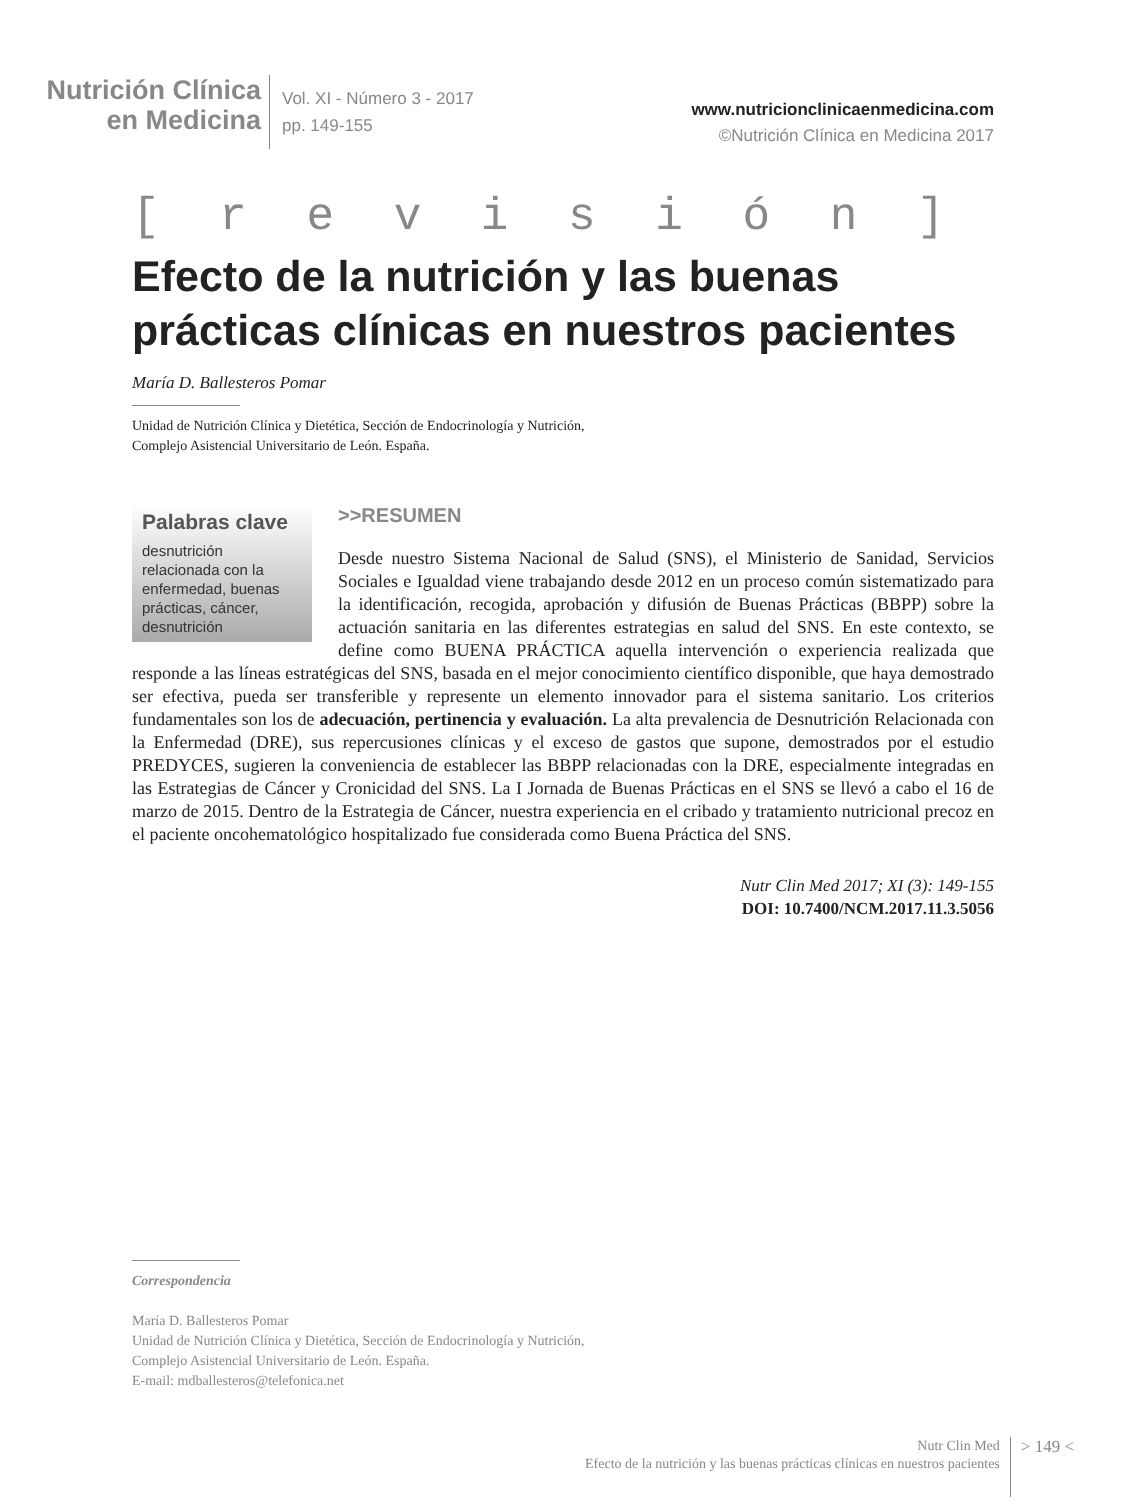Nutrición Clínica
en Medicina
Vol. XI - Número 3 - 2017
pp. 149-155
www.nutricionclinicaenmedicina.com
©Nutrición Clínica en Medicina 2017
[ r e v i s i ó n ]
Efecto de la nutrición y las buenas prácticas clínicas en nuestros pacientes
María D. Ballesteros Pomar
Unidad de Nutrición Clínica y Dietética, Sección de Endocrinología y Nutrición,
Complejo Asistencial Universitario de León. España.
Palabras clave
desnutrición relacionada con la enfermedad, buenas prácticas, cáncer, desnutrición
>>RESUMEN
Desde nuestro Sistema Nacional de Salud (SNS), el Ministerio de Sanidad, Servicios Sociales e Igualdad viene trabajando desde 2012 en un proceso común sistematizado para la identificación, recogida, aprobación y difusión de Buenas Prácticas (BBPP) sobre la actuación sanitaria en las diferentes estrategias en salud del SNS. En este contexto, se define como BUENA PRÁCTICA aquella intervención o experiencia realizada que responde a las líneas estratégicas del SNS, basada en el mejor conocimiento científico disponible, que haya demostrado ser efectiva, pueda ser transferible y represente un elemento innovador para el sistema sanitario. Los criterios fundamentales son los de adecuación, pertinencia y evaluación. La alta prevalencia de Desnutrición Relacionada con la Enfermedad (DRE), sus repercusiones clínicas y el exceso de gastos que supone, demostrados por el estudio PREDYCES, sugieren la conveniencia de establecer las BBPP relacionadas con la DRE, especialmente integradas en las Estrategias de Cáncer y Cronicidad del SNS. La I Jornada de Buenas Prácticas en el SNS se llevó a cabo el 16 de marzo de 2015. Dentro de la Estrategia de Cáncer, nuestra experiencia en el cribado y tratamiento nutricional precoz en el paciente oncohematológico hospitalizado fue considerada como Buena Práctica del SNS.
Nutr Clin Med 2017; XI (3): 149-155
DOI: 10.7400/NCM.2017.11.3.5056
Correspondencia
María D. Ballesteros Pomar
Unidad de Nutrición Clínica y Dietética, Sección de Endocrinología y Nutrición,
Complejo Asistencial Universitario de León. España.
E-mail: mdballesteros@telefonica.net
Nutr Clin Med
Efecto de la nutrición y las buenas prácticas clínicas en nuestros pacientes
> 149 <